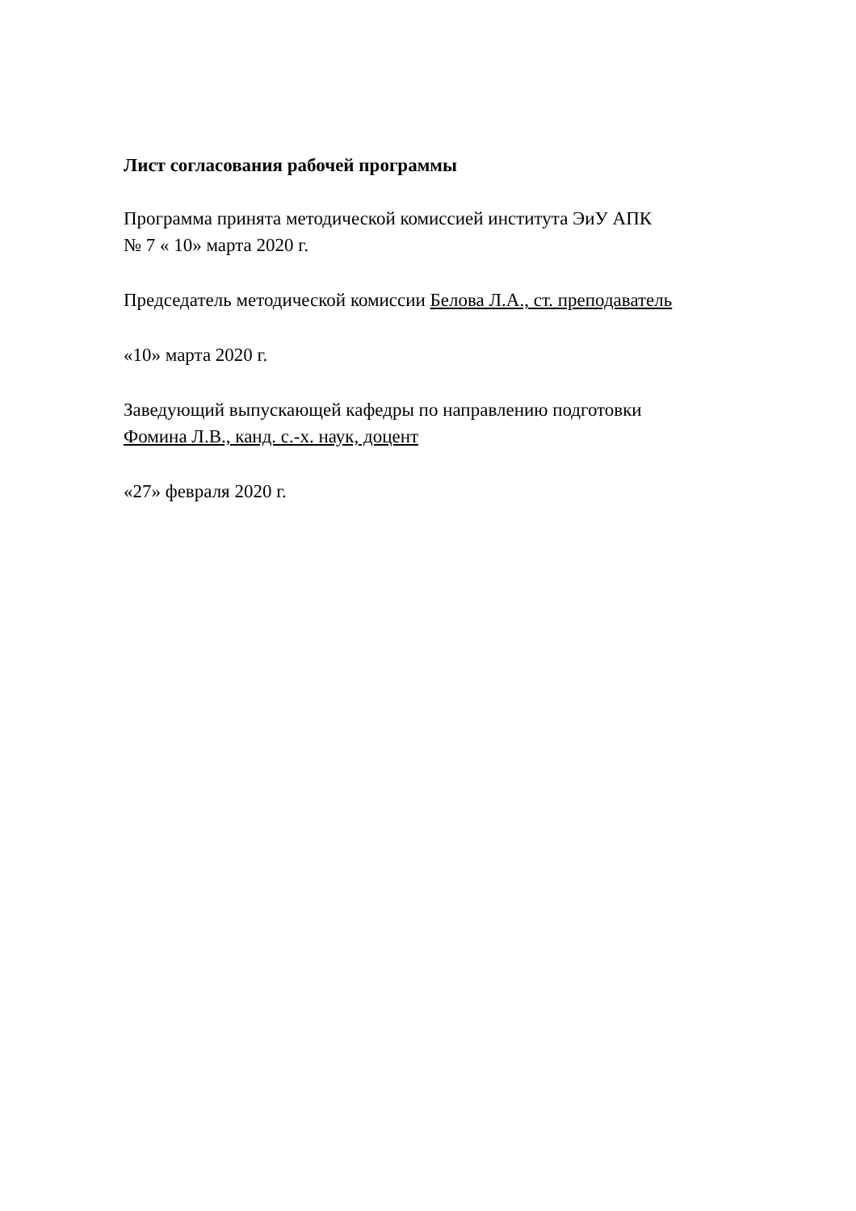Лист согласования рабочей программы
Программа принята методической комиссией института ЭиУ АПК
№ 7 « 10» марта 2020 г.
Председатель методической комиссии Белова Л.А., ст. преподаватель
«10» марта 2020 г.
Заведующий выпускающей кафедры по направлению подготовки
Фомина Л.В., канд. с.-х. наук, доцент
«27» февраля 2020 г.